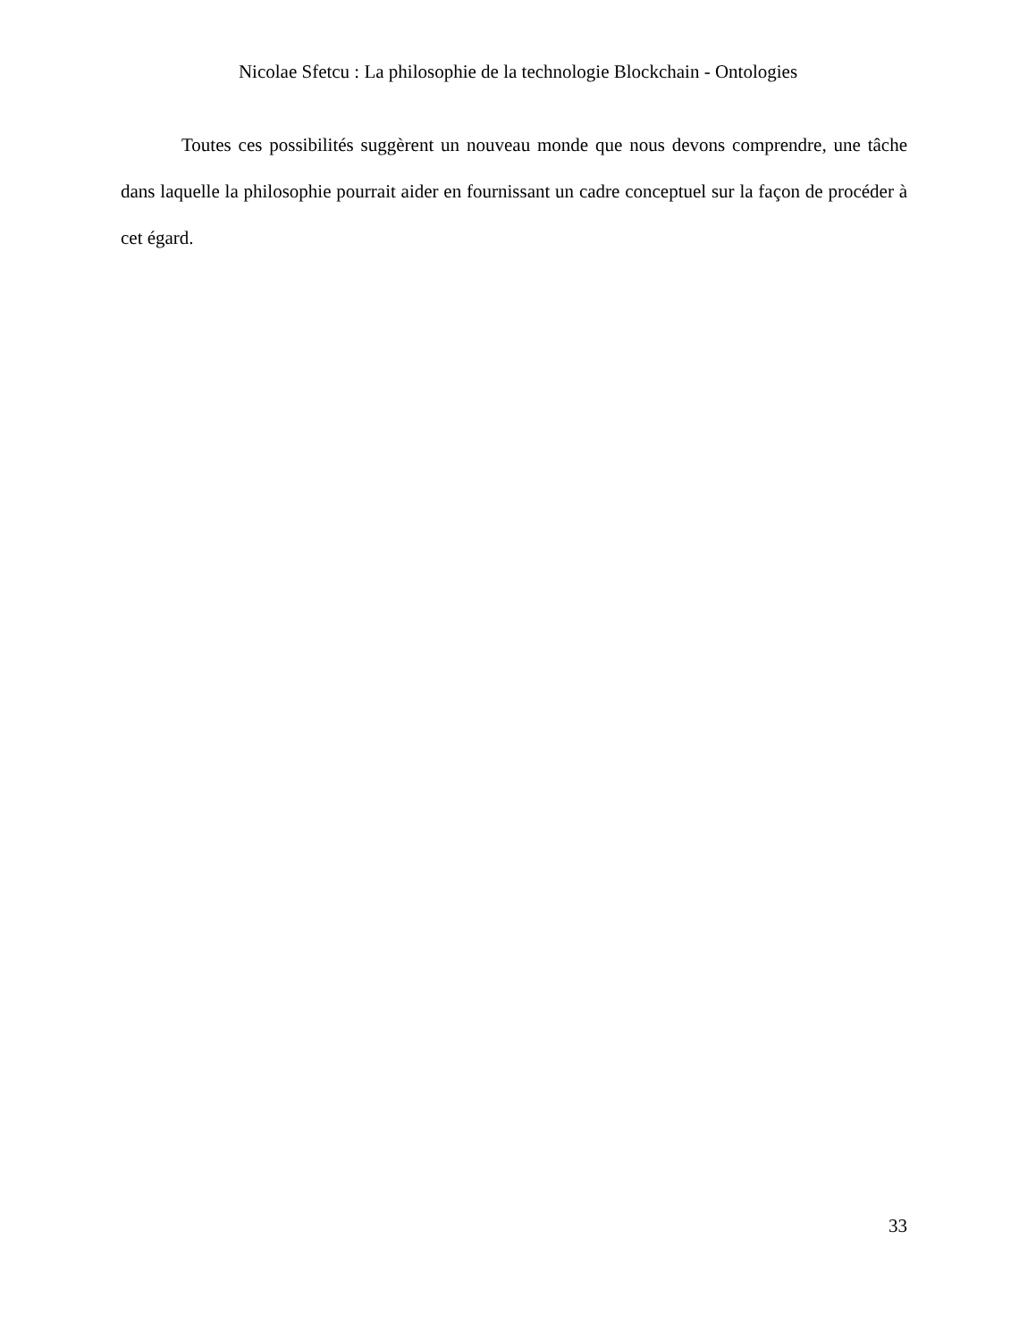Nicolae Sfetcu : La philosophie de la technologie Blockchain - Ontologies
Toutes ces possibilités suggèrent un nouveau monde que nous devons comprendre, une tâche dans laquelle la philosophie pourrait aider en fournissant un cadre conceptuel sur la façon de procéder à cet égard.
33